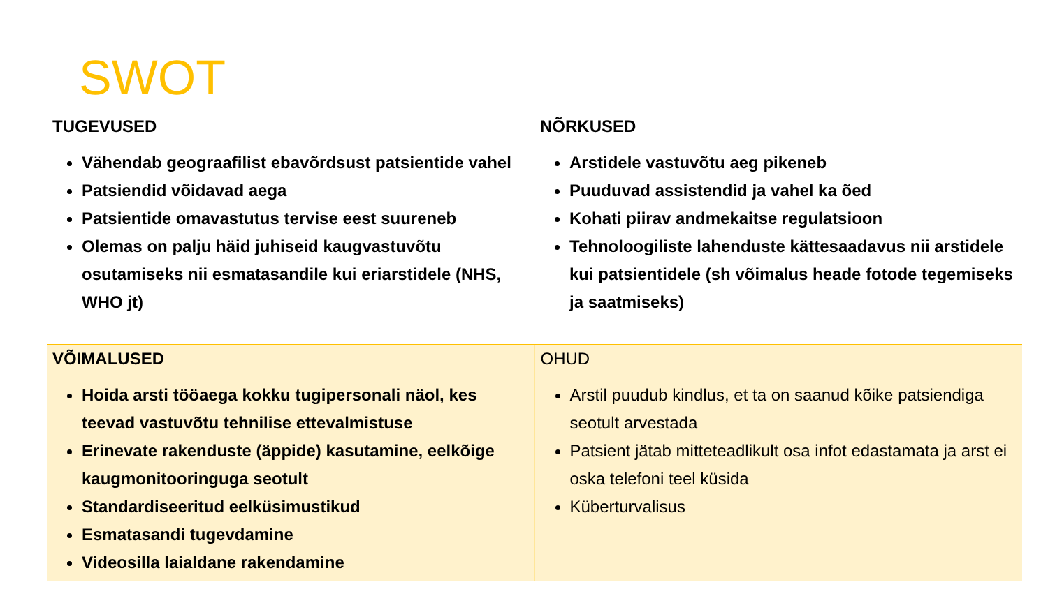SWOT
| TUGEVUSED Vähendab geograafilist ebavõrdsust patsientide vahel Patsiendid võidavad aega Patsientide omavastutus tervise eest suureneb Olemas on palju häid juhiseid kaugvastuvõtu osutamiseks nii esmatasandile kui eriarstidele (NHS, WHO jt) | NÕRKUSED Arstidele vastuvõtu aeg pikeneb Puuduvad assistendid ja vahel ka õed Kohati piirav andmekaitse regulatsioon Tehnoloogiliste lahenduste kättesaadavus nii arstidele kui patsientidele (sh võimalus heade fotode tegemiseks ja saatmiseks) |
| VÕIMALUSED Hoida arsti tööaega kokku tugipersonali näol, kes teevad vastuvõtu tehnilise ettevalmistuse Erinevate rakenduste (äppide) kasutamine, eelkõige kaugmonitooringuga seotult Standardiseeritud eelküsimustikud Esmatasandi tugevdamine Videosilla laialdane rakendamine | OHUD Arstil puudub kindlus, et ta on saanud kõike patsiendiga seotult arvestada Patsient jätab mitteteadlikult osa infot edastamata ja arst ei oska telefoni teel küsida Küberturvalisus |